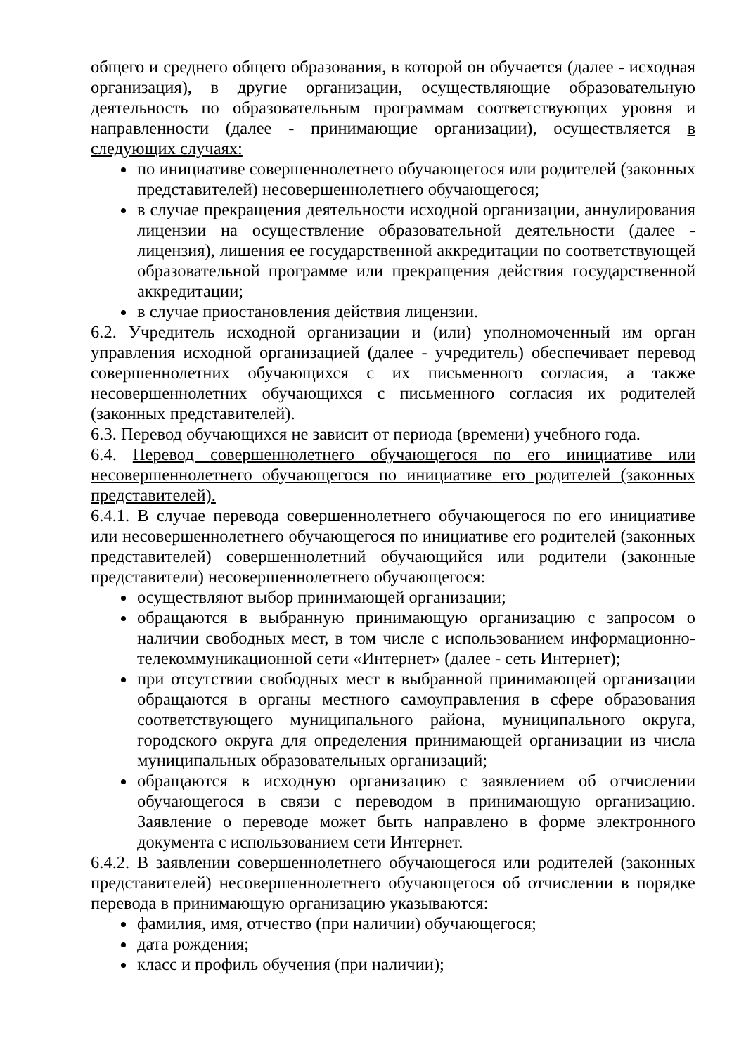общего и среднего общего образования, в которой он обучается (далее - исходная организация), в другие организации, осуществляющие образовательную деятельность по образовательным программам соответствующих уровня и направленности (далее - принимающие организации), осуществляется в следующих случаях:
по инициативе совершеннолетнего обучающегося или родителей (законных представителей) несовершеннолетнего обучающегося;
в случае прекращения деятельности исходной организации, аннулирования лицензии на осуществление образовательной деятельности (далее - лицензия), лишения ее государственной аккредитации по соответствующей образовательной программе или прекращения действия государственной аккредитации;
в случае приостановления действия лицензии.
6.2. Учредитель исходной организации и (или) уполномоченный им орган управления исходной организацией (далее - учредитель) обеспечивает перевод совершеннолетних обучающихся с их письменного согласия, а также несовершеннолетних обучающихся с письменного согласия их родителей (законных представителей).
6.3. Перевод обучающихся не зависит от периода (времени) учебного года.
6.4. Перевод совершеннолетнего обучающегося по его инициативе или несовершеннолетнего обучающегося по инициативе его родителей (законных представителей).
6.4.1. В случае перевода совершеннолетнего обучающегося по его инициативе или несовершеннолетнего обучающегося по инициативе его родителей (законных представителей) совершеннолетний обучающийся или родители (законные представители) несовершеннолетнего обучающегося:
осуществляют выбор принимающей организации;
обращаются в выбранную принимающую организацию с запросом о наличии свободных мест, в том числе с использованием информационно-телекоммуникационной сети «Интернет» (далее - сеть Интернет);
при отсутствии свободных мест в выбранной принимающей организации обращаются в органы местного самоуправления в сфере образования соответствующего муниципального района, муниципального округа, городского округа для определения принимающей организации из числа муниципальных образовательных организаций;
обращаются в исходную организацию с заявлением об отчислении обучающегося в связи с переводом в принимающую организацию. Заявление о переводе может быть направлено в форме электронного документа с использованием сети Интернет.
6.4.2. В заявлении совершеннолетнего обучающегося или родителей (законных представителей) несовершеннолетнего обучающегося об отчислении в порядке перевода в принимающую организацию указываются:
фамилия, имя, отчество (при наличии) обучающегося;
дата рождения;
класс и профиль обучения (при наличии);